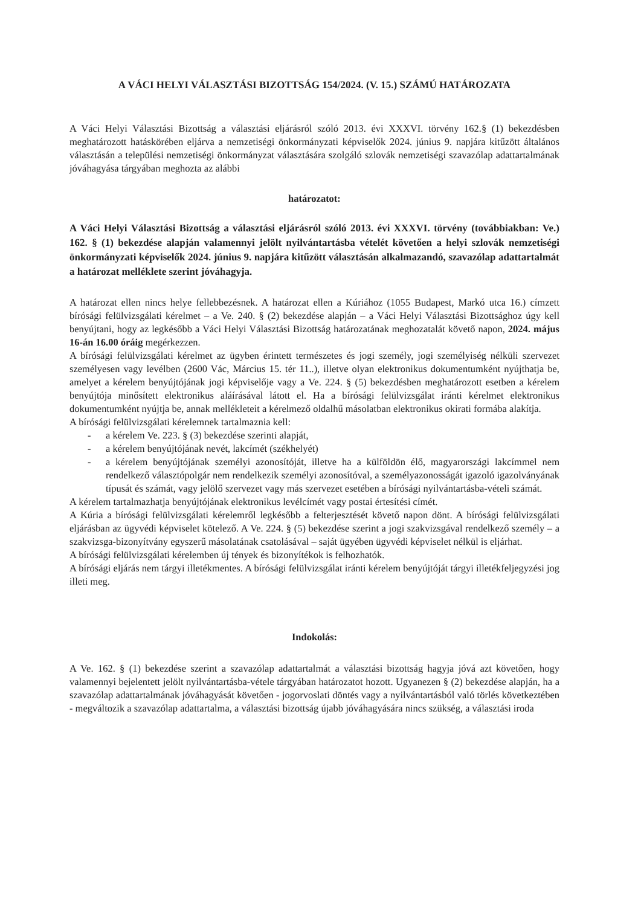A VÁCI HELYI VÁLASZTÁSI BIZOTTSÁG 154/2024. (V. 15.) SZÁMÚ HATÁROZATA
A Váci Helyi Választási Bizottság a választási eljárásról szóló 2013. évi XXXVI. törvény 162.§ (1) bekezdésben meghatározott hatáskörében eljárva a nemzetiségi önkormányzati képviselők 2024. június 9. napjára kitűzött általános választásán a települési nemzetiségi önkormányzat választására szolgáló szlovák nemzetiségi szavazólap adattartalmának jóváhagyása tárgyában meghozta az alábbi
határozatot:
A Váci Helyi Választási Bizottság a választási eljárásról szóló 2013. évi XXXVI. törvény (továbbiakban: Ve.) 162. § (1) bekezdése alapján valamennyi jelölt nyilvántartásba vételét követően a helyi szlovák nemzetiségi önkormányzati képviselők 2024. június 9. napjára kitűzött választásán alkalmazandó, szavazólap adattartalmát a határozat melléklete szerint jóváhagyja.
A határozat ellen nincs helye fellebbezésnek. A határozat ellen a Kúriához (1055 Budapest, Markó utca 16.) címzett bírósági felülvizsgálati kérelmet – a Ve. 240. § (2) bekezdése alapján – a Váci Helyi Választási Bizottsághoz úgy kell benyújtani, hogy az legkésőbb a Váci Helyi Választási Bizottság határozatának meghozatalát követő napon, 2024. május 16-án 16.00 óráig megérkezzen.
A bírósági felülvizsgálati kérelmet az ügyben érintett természetes és jogi személy, jogi személyiség nélküli szervezet személyesen vagy levélben (2600 Vác, Március 15. tér 11..), illetve olyan elektronikus dokumentumként nyújthatja be, amelyet a kérelem benyújtójának jogi képviselője vagy a Ve. 224. § (5) bekezdésben meghatározott esetben a kérelem benyújtója minősített elektronikus aláírásával látott el. Ha a bírósági felülvizsgálat iránti kérelmet elektronikus dokumentumként nyújtja be, annak mellékleteit a kérelmező oldalhű másolatban elektronikus okirati formába alakítja.
A bírósági felülvizsgálati kérelemnek tartalmaznia kell:
- a kérelem Ve. 223. § (3) bekezdése szerinti alapját,
- a kérelem benyújtójának nevét, lakcímét (székhelyét)
- a kérelem benyújtójának személyi azonosítóját, illetve ha a külföldön élő, magyarországi lakcímmel nem rendelkező választópolgár nem rendelkezik személyi azonosítóval, a személyazonosságát igazoló igazolványának típusát és számát, vagy jelölő szervezet vagy más szervezet esetében a bírósági nyilvántartásba-vételi számát.
A kérelem tartalmazhatja benyújtójának elektronikus levélcímét vagy postai értesítési címét.
A Kúria a bírósági felülvizsgálati kérelemről legkésőbb a felterjesztését követő napon dönt. A bírósági felülvizsgálati eljárásban az ügyvédi képviselet kötelező. A Ve. 224. § (5) bekezdése szerint a jogi szakvizsgával rendelkező személy – a szakvizsga-bizonyítvány egyszerű másolatának csatolásával – saját ügyében ügyvédi képviselet nélkül is eljárhat.
A bírósági felülvizsgálati kérelemben új tények és bizonyítékok is felhozhatók.
A bírósági eljárás nem tárgyi illetékmentes. A bírósági felülvizsgálat iránti kérelem benyújtóját tárgyi illetékfeljegyzési jog illeti meg.
Indokolás:
A Ve. 162. § (1) bekezdése szerint a szavazólap adattartalmát a választási bizottság hagyja jóvá azt követően, hogy valamennyi bejelentett jelölt nyilvántartásba-vétele tárgyában határozatot hozott. Ugyanezen § (2) bekezdése alapján, ha a szavazólap adattartalmának jóváhagyását követően - jogorvoslati döntés vagy a nyilvántartásból való törlés következtében - megváltozik a szavazólap adattartalma, a választási bizottság újabb jóváhagyására nincs szükség, a választási iroda